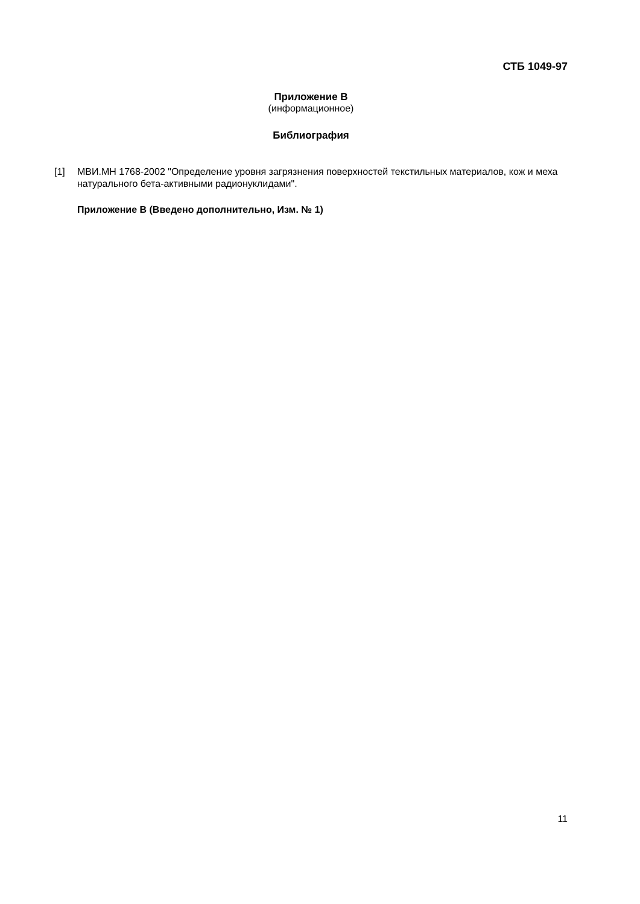СТБ 1049-97
Приложение В
(информационное)
Библиография
[1] МВИ.МН 1768-2002 "Определение уровня загрязнения поверхностей текстильных материалов, кож и меха натурального бета-активными радионуклидами".
Приложение В (Введено дополнительно, Изм. № 1)
11